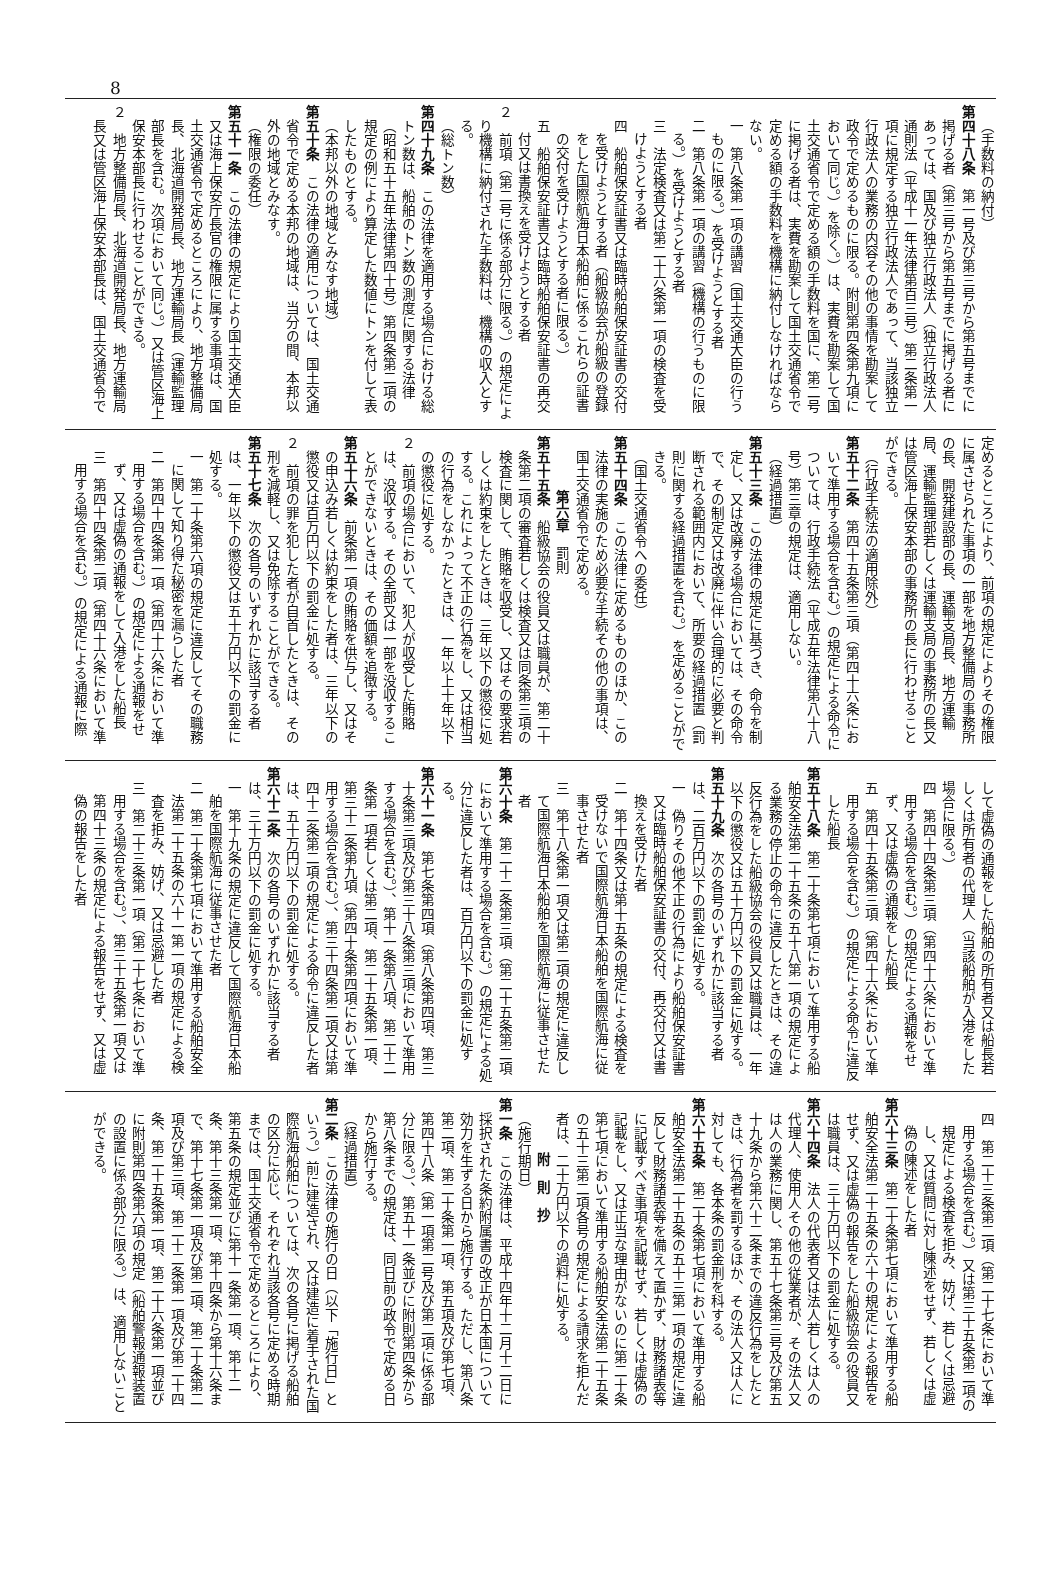8
（手数料の納付）
第四十八条　第一号及び第三号から第五号までに掲げる者（第三号から第五号までに掲げる者にあっては、国及び独立行政法人（独立行政法人通則法（平成十一年法律第百三号）第二条第一項に規定する独立行政法人であって、当該独立行政法人の業務の内容その他の事情を勘案して政令で定めるものに限る。附則第四条第九項において同じ。）を除く。）は、実費を勘案して国土交通省令で定める額の手数料を国に、第二号に掲げる者は、実費を勘案して国土交通省令で定める額の手数料を機構に納付しなければならない。
一　第八条第一項の講習（国土交通大臣の行うものに限る。）を受けようとする者
二　第八条第一項の講習（機構の行うものに限る。）を受けようとする者
三　法定検査又は第二十六条第一項の検査を受けようとする者
四　船舶保安証書又は臨時船舶保安証書の交付を受けようとする者（船級協会が船級の登録をした国際航海日本船舶に係るこれらの証書の交付を受けようとする者に限る。）
五　船舶保安証書又は臨時船舶保安証書の再交付又は書換えを受けようとする者
２　前項（第二号に係る部分に限る。）の規定により機構に納付された手数料は、機構の収入とする。
（総トン数）
第四十九条　この法律を適用する場合における総トン数は、船舶のトン数の測度に関する法律（昭和五十五年法律第四十号）第四条第二項の規定の例により算定した数値にトンを付して表したものとする。
（本邦以外の地域とみなす地域）
第五十条　この法律の適用については、国土交通省令で定める本邦の地域は、当分の間、本邦以外の地域とみなす。
（権限の委任）
第五十一条　この法律の規定により国土交通大臣又は海上保安庁長官の権限に属する事項は、国土交通省令で定めるところにより、地方整備局長、北海道開発局長、地方運輸局長（運輸監理部長を含む。次項において同じ。）又は管区海上保安本部長に行わせることができる。
２　地方整備局長、北海道開発局長、地方運輸局長又は管区海上保安本部長は、国土交通省令で
定めるところにより、前項の規定によりその権限に属させられた事項の一部を地方整備局の事務所の長、開発建設部の長、運輸支局長、地方運輸局、運輸監理部若しくは運輸支局の事務所の長又は管区海上保安本部の事務所の長に行わせることができる。
（行政手続法の適用除外）
第五十二条　第四十五条第三項（第四十六条において準用する場合を含む。）の規定による命令については、行政手続法（平成五年法律第八十八号）第三章の規定は、適用しない。
（経過措置）
第五十三条　この法律の規定に基づき、命令を制定し、又は改廃する場合においては、その命令で、その制定又は改廃に伴い合理的に必要と判断される範囲内において、所要の経過措置（罰則に関する経過措置を含む。）を定めることができる。
（国土交通省令への委任）
第五十四条　この法律に定めるもののほか、この法律の実施のため必要な手続その他の事項は、国土交通省令で定める。
第六章　罰則
第五十五条　船級協会の役員又は職員が、第二十条第二項の審査若しくは検査又は同条第三項の検査に関して、賄賂を収受し、又はその要求若しくは約束をしたときは、三年以下の懲役に処する。これによって不正の行為をし、又は相当の行為をしなかったときは、一年以上十年以下の懲役に処する。
２　前項の場合において、犯人が収受した賄賂は、没収する。その全部又は一部を没収することができないときは、その価額を追徴する。
第五十六条　前条第一項の賄賂を供与し、又はその申込み若しくは約束をした者は、三年以下の懲役又は百万円以下の罰金に処する。
２　前項の罪を犯した者が自首したときは、その刑を減軽し、又は免除することができる。
第五十七条　次の各号のいずれかに該当する者は、一年以下の懲役又は五十万円以下の罰金に処する。
一　第二十条第六項の規定に違反してその職務に関して知り得た秘密を漏らした者
二　第四十四条第一項（第四十六条において準用する場合を含む。）の規定による通報をせず、又は虚偽の通報をして入港をした船長
三　第四十四条第二項（第四十六条において準用する場合を含む。）の規定による通報に際
して虚偽の通報をした船舶の所有者又は船長若しくは所有者の代理人（当該船舶が入港をした場合に限る。）
四　第四十四条第三項（第四十六条において準用する場合を含む。）の規定による通報をせず、又は虚偽の通報をした船長
五　第四十五条第三項（第四十六条において準用する場合を含む。）の規定による命令に違反した船長
第五十八条　第二十条第七項において準用する船舶安全法第二十五条の五十八第一項の規定による業務の停止の命令に違反したときは、その違反行為をした船級協会の役員又は職員は、一年以下の懲役又は五十万円以下の罰金に処する。
第五十九条　次の各号のいずれかに該当する者は、二百万円以下の罰金に処する。
一　偽りその他不正の行為により船舶保安証書又は臨時船舶保安証書の交付、再交付又は書換えを受けた者
二　第十四条又は第十五条の規定による検査を受けないで国際航海日本船舶を国際航海に従事させた者
三　第十八条第一項又は第二項の規定に違反して国際航海日本船舶を国際航海に従事させた者
第六十条　第二十二条第三項（第二十五条第二項において準用する場合を含む。）の規定による処分に違反した者は、百万円以下の罰金に処する。
第六十一条　第七条第四項（第八条第四項、第三十条第三項及び第三十八条第三項において準用する場合を含む。）、第十一条第八項、第二十二条第一項若しくは第二項、第二十五条第一項、第三十二条第九項（第四十条第四項において準用する場合を含む。）、第三十四条第二項又は第四十二条第二項の規定による命令に違反した者は、五十万円以下の罰金に処する。
第六十二条　次の各号のいずれかに該当する者は、三十万円以下の罰金に処する。
一　第十九条の規定に違反して国際航海日本船舶を国際航海に従事させた者
二　第二十条第七項において準用する船舶安全法第二十五条の六十一第一項の規定による検査を拒み、妨げ、又は忌避した者
三　第二十三条第一項（第二十七条において準用する場合を含む。）、第三十五条第一項又は第四十三条の規定による報告をせず、又は虚偽の報告をした者
四　第二十三条第二項（第二十七条において準用する場合を含む。）又は第三十五条第二項の規定による検査を拒み、妨げ、若しくは忌避し、又は質問に対し陳述をせず、若しくは虚偽の陳述をした者
第六十三条　第二十条第七項において準用する船舶安全法第二十五条の六十の規定による報告をせず、又は虚偽の報告をした船級協会の役員又は職員は、三十万円以下の罰金に処する。
第六十四条　法人の代表者又は法人若しくは人の代理人、使用人その他の従業者が、その法人又は人の業務に関し、第五十七条第三号及び第五十九条から第六十二条までの違反行為をしたときは、行為者を罰するほか、その法人又は人に対しても、各本条の罰金刑を科する。
第六十五条　第二十条第七項において準用する船舶安全法第二十五条の五十三第一項の規定に違反して財務諸表等を備えて置かず、財務諸表等に記載すべき事項を記載せず、若しくは虚偽の記載をし、又は正当な理由がないのに第二十条第七項において準用する船舶安全法第二十五条の五十三第二項各号の規定による請求を拒んだ者は、二十万円以下の過料に処する。
附　則　抄
（施行期日）
第一条　この法律は、平成十四年十二月十二日に採択された条約附属書の改正が日本国について効力を生ずる日から施行する。ただし、第八条第二項、第二十条第一項、第五項及び第七項、第四十八条（第一項第二号及び第二項に係る部分に限る。）、第五十一条並びに附則第四条から第八条までの規定は、同日前の政令で定める日から施行する。
（経過措置）
第二条　この法律の施行の日（以下「施行日」という。）前に建造され、又は建造に着手された国際航海船舶については、次の各号に掲げる船舶の区分に応じ、それぞれ当該各号に定める時期までは、国土交通省令で定めるところにより、第五条の規定並びに第十一条第一項、第十二条、第十三条第一項、第十四条から第十六条まで、第十七条第一項及び第二項、第二十条第二項及び第三項、第二十二条第一項及び第二十四条、第二十五条第一項、第二十六条第一項並びに附則第四条第六項の規定（船舶警報通報装置の設置に係る部分に限る。）は、適用しないことができる。